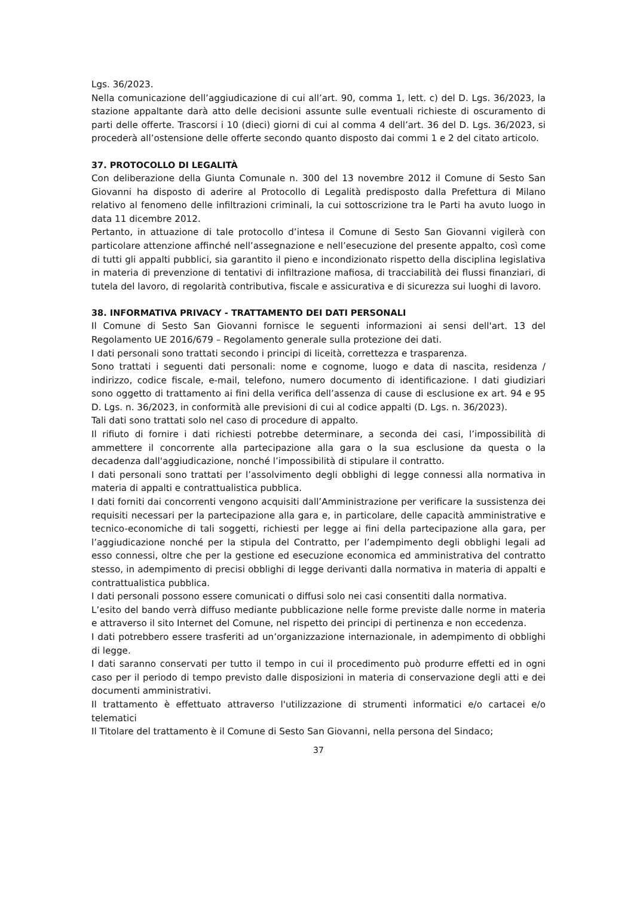Lgs. 36/2023.
Nella comunicazione dell’aggiudicazione di cui all’art. 90, comma 1, lett. c) del D. Lgs. 36/2023, la stazione appaltante darà atto delle decisioni assunte sulle eventuali richieste di oscuramento di parti delle offerte. Trascorsi i 10 (dieci) giorni di cui al comma 4 dell’art. 36 del D. Lgs. 36/2023, si procederà all’ostensione delle offerte secondo quanto disposto dai commi 1 e 2 del citato articolo.
37. PROTOCOLLO DI LEGALITÀ
Con deliberazione della Giunta Comunale n. 300 del 13 novembre 2012 il Comune di Sesto San Giovanni ha disposto di aderire al Protocollo di Legalità predisposto dalla Prefettura di Milano relativo al fenomeno delle infiltrazioni criminali, la cui sottoscrizione tra le Parti ha avuto luogo in data 11 dicembre 2012.
Pertanto, in attuazione di tale protocollo d’intesa il Comune di Sesto San Giovanni vigilerà con particolare attenzione affinché nell’assegnazione e nell’esecuzione del presente appalto, così come di tutti gli appalti pubblici, sia garantito il pieno e incondizionato rispetto della disciplina legislativa in materia di prevenzione di tentativi di infiltrazione mafiosa, di tracciabilità dei flussi finanziari, di tutela del lavoro, di regolarità contributiva, fiscale e assicurativa e di sicurezza sui luoghi di lavoro.
38. INFORMATIVA PRIVACY - TRATTAMENTO DEI DATI PERSONALI
Il Comune di Sesto San Giovanni fornisce le seguenti informazioni ai sensi dell'art. 13 del Regolamento UE 2016/679 – Regolamento generale sulla protezione dei dati.
I dati personali sono trattati secondo i principi di liceità, correttezza e trasparenza.
Sono trattati i seguenti dati personali: nome e cognome, luogo e data di nascita, residenza / indirizzo, codice fiscale, e-mail, telefono, numero documento di identificazione. I dati giudiziari sono oggetto di trattamento ai fini della verifica dell’assenza di cause di esclusione ex art. 94 e 95 D. Lgs. n. 36/2023, in conformità alle previsioni di cui al codice appalti (D. Lgs. n. 36/2023).
Tali dati sono trattati solo nel caso di procedure di appalto.
Il rifiuto di fornire i dati richiesti potrebbe determinare, a seconda dei casi, l’impossibilità di ammettere il concorrente alla partecipazione alla gara o la sua esclusione da questa o la decadenza dall'aggiudicazione, nonché l’impossibilità di stipulare il contratto.
I dati personali sono trattati per l’assolvimento degli obblighi di legge connessi alla normativa in materia di appalti e contrattualistica pubblica.
I dati forniti dai concorrenti vengono acquisiti dall’Amministrazione per verificare la sussistenza dei requisiti necessari per la partecipazione alla gara e, in particolare, delle capacità amministrative e tecnico-economiche di tali soggetti, richiesti per legge ai fini della partecipazione alla gara, per l’aggiudicazione nonché per la stipula del Contratto, per l’adempimento degli obblighi legali ad esso connessi, oltre che per la gestione ed esecuzione economica ed amministrativa del contratto stesso, in adempimento di precisi obblighi di legge derivanti dalla normativa in materia di appalti e contrattualistica pubblica.
I dati personali possono essere comunicati o diffusi solo nei casi consentiti dalla normativa.
L’esito del bando verrà diffuso mediante pubblicazione nelle forme previste dalle norme in materia e attraverso il sito Internet del Comune, nel rispetto dei principi di pertinenza e non eccedenza.
I dati potrebbero essere trasferiti ad un’organizzazione internazionale, in adempimento di obblighi di legge.
I dati saranno conservati per tutto il tempo in cui il procedimento può produrre effetti ed in ogni caso per il periodo di tempo previsto dalle disposizioni in materia di conservazione degli atti e dei documenti amministrativi.
Il trattamento è effettuato attraverso l'utilizzazione di strumenti informatici e/o cartacei e/o telematici
Il Titolare del trattamento è il Comune di Sesto San Giovanni, nella persona del Sindaco;
37